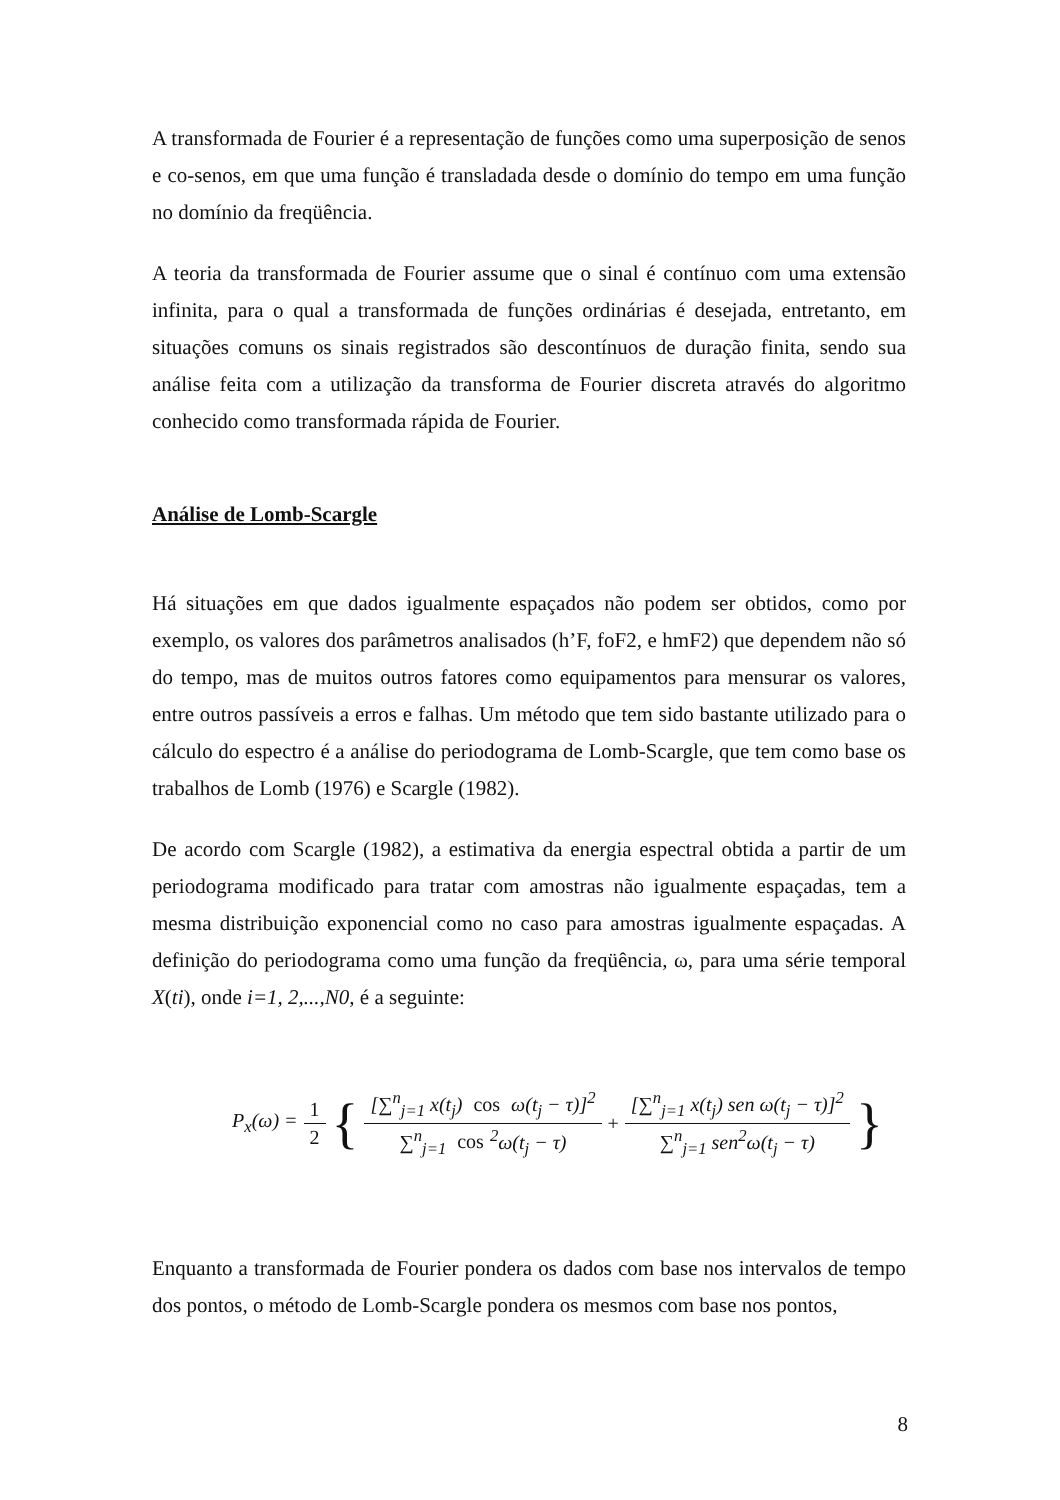A transformada de Fourier é a representação de funções como uma superposição de senos e co-senos, em que uma função é transladada desde o domínio do tempo em uma função no domínio da freqüência.
A teoria da transformada de Fourier assume que o sinal é contínuo com uma extensão infinita, para o qual a transformada de funções ordinárias é desejada, entretanto, em situações comuns os sinais registrados são descontínuos de duração finita, sendo sua análise feita com a utilização da transforma de Fourier discreta através do algoritmo conhecido como transformada rápida de Fourier.
Análise de Lomb-Scargle
Há situações em que dados igualmente espaçados não podem ser obtidos, como por exemplo, os valores dos parâmetros analisados (h’F, foF2, e hmF2) que dependem não só do tempo, mas de muitos outros fatores como equipamentos para mensurar os valores, entre outros passíveis a erros e falhas. Um método que tem sido bastante utilizado para o cálculo do espectro é a análise do periodograma de Lomb-Scargle, que tem como base os trabalhos de Lomb (1976) e Scargle (1982).
De acordo com Scargle (1982), a estimativa da energia espectral obtida a partir de um periodograma modificado para tratar com amostras não igualmente espaçadas, tem a mesma distribuição exponencial como no caso para amostras igualmente espaçadas. A definição do periodograma como uma função da freqüência, ω, para uma série temporal X(ti), onde i=1, 2,...,N0, é a seguinte:
P<sub>x</sub>(ω) = 1 2 { [∑<sup>n</sup><sub>j=1</sub> x(t<sub>j</sub>) cos ω(t<sub>j</sub> − τ)]<sup>2</sup> ∑<sup>n</sup><sub>j=1</sub> cos<sup>2</sup>ω(t<sub>j</sub> − τ) + [∑<sup>n</sup><sub>j=1</sub> x(t<sub>j</sub>) sen ω(t<sub>j</sub> − τ)]<sup>2</sup> ∑<sup>n</sup><sub>j=1</sub> sen<sup>2</sup>ω(t<sub>j</sub> − τ) }
Enquanto a transformada de Fourier pondera os dados com base nos intervalos de tempo dos pontos, o método de Lomb-Scargle pondera os mesmos com base nos pontos,
8